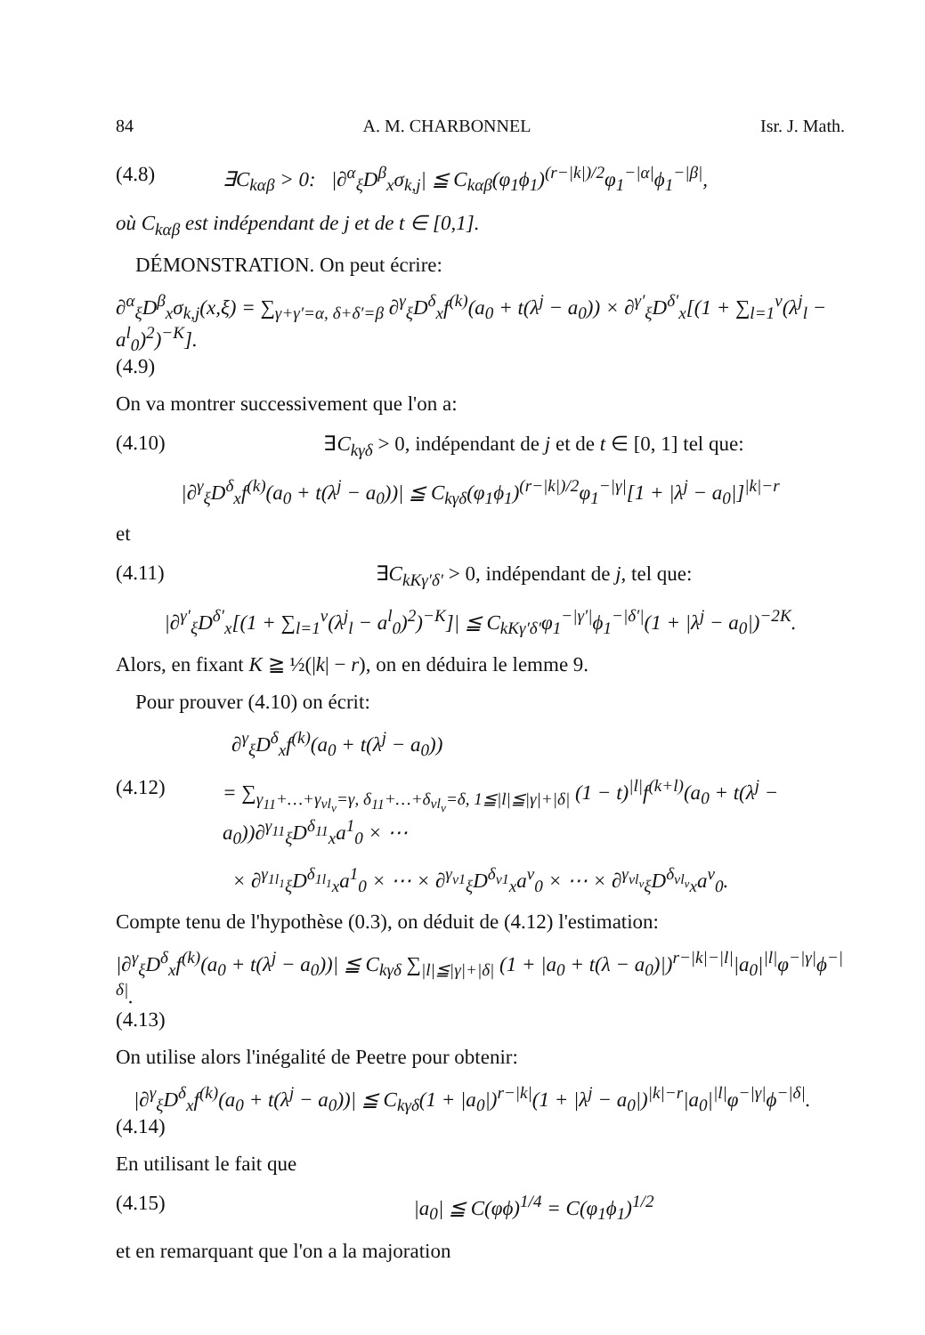84 A. M. CHARBONNEL Isr. J. Math.
(4.8) ∃C<sub>kαβ</sub> > 0: |∂<sup>α</sup><sub>ξ</sub>D<sup>β</sup><sub>x</sub>σ<sub>k,j</sub>| ≦ C<sub>kαβ</sub>(φ<sub>1</sub>ϕ<sub>1</sub>)<sup>(r−|k|)/2</sup>φ<sub>1</sub><sup>−|α|</sup>ϕ<sub>1</sub><sup>−|β|</sup>,
où C<sub>kαβ</sub> est indépendant de j et de t ∈ [0,1].
DÉMONSTRATION. On peut écrire:
∂<sup>α</sup><sub>ξ</sub>D<sup>β</sup><sub>x</sub>σ<sub>k,j</sub>(x,ξ) = ∑<sub>γ+γ′=α, δ+δ′=β</sub> ∂<sup>γ</sup><sub>ξ</sub>D<sup>δ</sup><sub>x</sub>f<sup>(k)</sup>(a<sub>0</sub> + t(λ<sup>j</sup> − a<sub>0</sub>)) × ∂<sup>γ′</sup><sub>ξ</sub>D<sup>δ′</sup><sub>x</sub>[(1 + ∑<sub>l=1</sub><sup>ν</sup>(λ<sup>j</sup><sub>l</sub> − a<sup>l</sup><sub>0</sub>)<sup>2</sup>)<sup>−K</sup>].
(4.9)
On va montrer successivement que l'on a:
(4.10) ∃C<sub>kγδ</sub> > 0, indépendant de j et de t ∈ [0, 1] tel que:
|∂<sup>γ</sup><sub>ξ</sub>D<sup>δ</sup><sub>x</sub>f<sup>(k)</sup>(a<sub>0</sub> + t(λ<sup>j</sup> − a<sub>0</sub>))| ≦ C<sub>kγδ</sub>(φ<sub>1</sub>ϕ<sub>1</sub>)<sup>(r−|k|)/2</sup>φ<sub>1</sub><sup>−|γ|</sup>[1 + |λ<sup>j</sup> − a<sub>0</sub>|]<sup>|k|−r</sup>
et
(4.11) ∃C<sub>kKγ′δ′</sub> > 0, indépendant de j, tel que:
|∂<sup>γ′</sup><sub>ξ</sub>D<sup>δ′</sup><sub>x</sub>[(1 + ∑<sub>l=1</sub><sup>ν</sup>(λ<sup>j</sup><sub>l</sub> − a<sup>l</sup><sub>0</sub>)<sup>2</sup>)<sup>−K</sup>]| ≦ C<sub>kKγ′δ′</sub>φ<sub>1</sub><sup>−|γ′|</sup>ϕ<sub>1</sub><sup>−|δ′|</sup>(1 + |λ<sup>j</sup> − a<sub>0</sub>|)<sup>−2K</sup>.
Alors, en fixant K ≧ ½(|k| − r), on en déduira le lemme 9.
Pour prouver (4.10) on écrit:
∂<sup>γ</sup><sub>ξ</sub>D<sup>δ</sup><sub>x</sub>f<sup>(k)</sup>(a<sub>0</sub> + t(λ<sup>j</sup> − a<sub>0</sub>))
(4.12) = ∑<sub>γ<sub>11</sub>+…+γ<sub>νl<sub>ν</sub></sub>=γ, δ<sub>11</sub>+…+δ<sub>νl<sub>ν</sub></sub>=δ, 1≦|l|≦|γ|+|δ|</sub> (1 − t)<sup>|l|</sup>f<sup>(k+l)</sup>(a<sub>0</sub> + t(λ<sup>j</sup> − a<sub>0</sub>))∂<sup>γ<sub>11</sub></sup><sub>ξ</sub>D<sup>δ<sub>11</sub></sup><sub>x</sub>a<sup>1</sup><sub>0</sub> × ⋯
× ∂<sup>γ<sub>1l<sub>1</sub></sub></sup><sub>ξ</sub>D<sup>δ<sub>1l<sub>1</sub></sub></sup><sub>x</sub>a<sup>1</sup><sub>0</sub> × ⋯ × ∂<sup>γ<sub>ν1</sub></sup><sub>ξ</sub>D<sup>δ<sub>ν1</sub></sup><sub>x</sub>a<sup>ν</sup><sub>0</sub> × ⋯ × ∂<sup>γ<sub>νl<sub>ν</sub></sub></sup><sub>ξ</sub>D<sup>δ<sub>νl<sub>ν</sub></sub></sup><sub>x</sub>a<sup>ν</sup><sub>0</sub>.
Compte tenu de l'hypothèse (0.3), on déduit de (4.12) l'estimation:
|∂<sup>γ</sup><sub>ξ</sub>D<sup>δ</sup><sub>x</sub>f<sup>(k)</sup>(a<sub>0</sub> + t(λ<sup>j</sup> − a<sub>0</sub>))| ≦ C<sub>kγδ</sub> ∑<sub>|l|≦|γ|+|δ|</sub> (1 + |a<sub>0</sub> + t(λ − a<sub>0</sub>)|)<sup>r−|k|−|l|</sup>|a<sub>0</sub>|<sup>|l|</sup>φ<sup>−|γ|</sup>ϕ<sup>−|δ|</sup>.
(4.13)
On utilise alors l'inégalité de Peetre pour obtenir:
|∂<sup>γ</sup><sub>ξ</sub>D<sup>δ</sup><sub>x</sub>f<sup>(k)</sup>(a<sub>0</sub> + t(λ<sup>j</sup> − a<sub>0</sub>))| ≦ C<sub>kγδ</sub>(1 + |a<sub>0</sub>|)<sup>r−|k|</sup>(1 + |λ<sup>j</sup> − a<sub>0</sub>|)<sup>|k|−r</sup>|a<sub>0</sub>|<sup>|l|</sup>φ<sup>−|γ|</sup>ϕ<sup>−|δ|</sup>.
(4.14)
En utilisant le fait que
(4.15) |a<sub>0</sub>| ≦ C(φϕ)<sup>1/4</sup> = C(φ<sub>1</sub>ϕ<sub>1</sub>)<sup>1/2</sup>
et en remarquant que l'on a la majoration